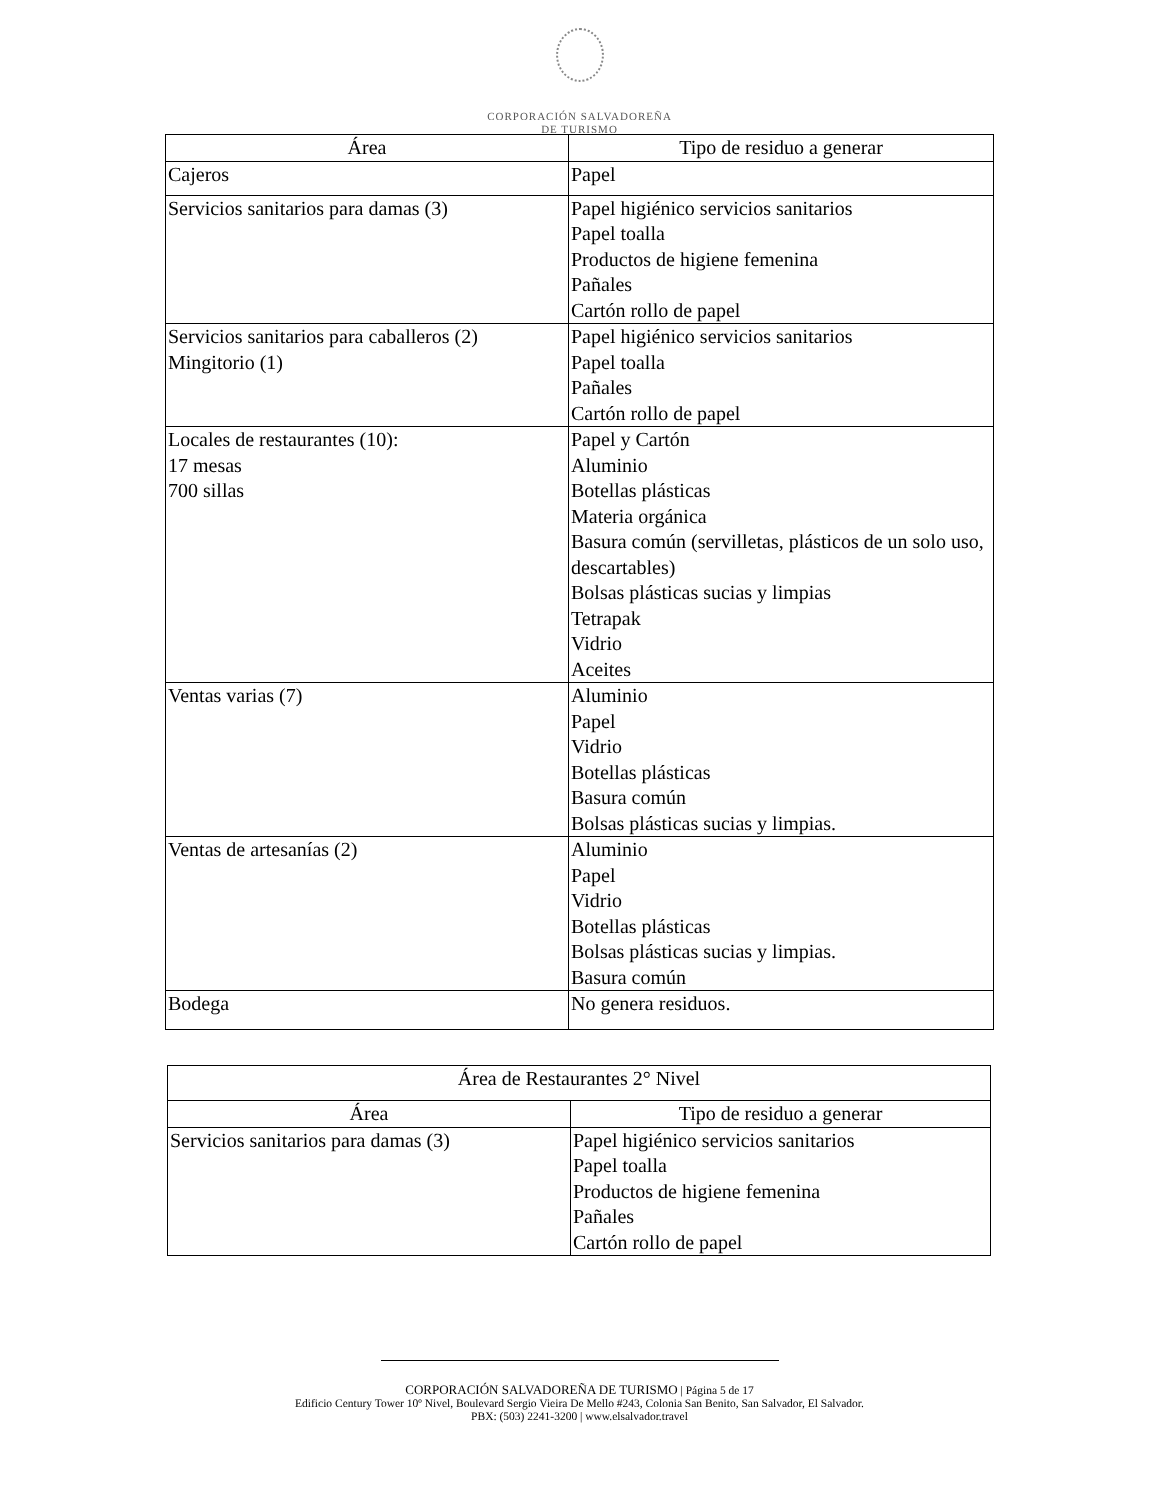CORPORACIÓN SALVADOREÑA
DE TURISMO
| Área | Tipo de residuo a generar |
| --- | --- |
| Cajeros | Papel |
| Servicios sanitarios para damas (3) | Papel higiénico servicios sanitarios Papel toalla Productos de higiene femenina Pañales Cartón rollo de papel |
| Servicios sanitarios para caballeros (2) Mingitorio (1) | Papel higiénico servicios sanitarios Papel toalla Pañales Cartón rollo de papel |
| Locales de restaurantes (10): 17 mesas 700 sillas | Papel y Cartón Aluminio Botellas plásticas Materia orgánica Basura común (servilletas, plásticos de un solo uso, descartables) Bolsas plásticas sucias y limpias Tetrapak Vidrio Aceites |
| Ventas varias (7) | Aluminio Papel Vidrio Botellas plásticas Basura común Bolsas plásticas sucias y limpias. |
| Ventas de artesanías (2) | Aluminio Papel Vidrio Botellas plásticas Bolsas plásticas sucias y limpias. Basura común |
| Bodega | No genera residuos. |
| Área de Restaurantes 2° Nivel | |
| --- | --- |
| Área | Tipo de residuo a generar |
| Servicios sanitarios para damas (3) | Papel higiénico servicios sanitarios Papel toalla Productos de higiene femenina Pañales Cartón rollo de papel |
CORPORACIÓN SALVADOREÑA DE TURISMO | Página 5 de 17
Edificio Century Tower 10º Nivel, Boulevard Sergio Vieira De Mello #243, Colonia San Benito, San Salvador, El Salvador.
PBX: (503) 2241-3200 | www.elsalvador.travel